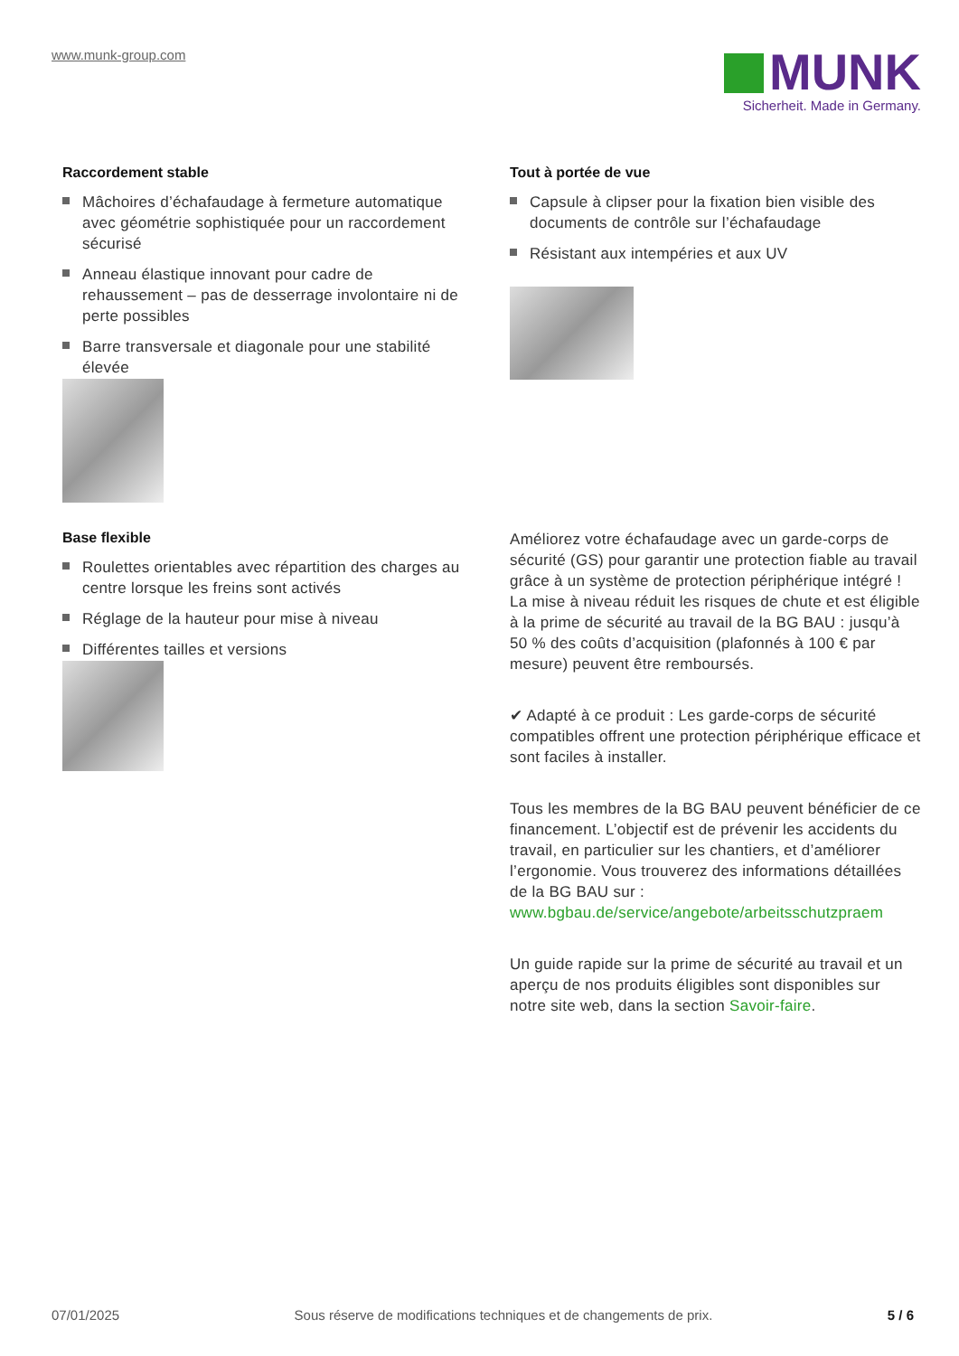www.munk-group.com
MUNK
Sicherheit. Made in Germany.
Raccordement stable
Mâchoires d’échafaudage à fermeture automatique avec géométrie sophistiquée pour un raccordement sécurisé
Anneau élastique innovant pour cadre de rehaussement – pas de desserrage involontaire ni de perte possibles
Barre transversale et diagonale pour une stabilité élevée
Base flexible
Roulettes orientables avec répartition des charges au centre lorsque les freins sont activés
Réglage de la hauteur pour mise à niveau
Différentes tailles et versions
Tout à portée de vue
Capsule à clipser pour la fixation bien visible des documents de contrôle sur l’échafaudage
Résistant aux intempéries et aux UV
Améliorez votre échafaudage avec un garde-corps de sécurité (GS) pour garantir une protection fiable au travail grâce à un système de protection périphérique intégré ! La mise à niveau réduit les risques de chute et est éligible à la prime de sécurité au travail de la BG BAU : jusqu’à 50 % des coûts d’acquisition (plafonnés à 100 € par mesure) peuvent être remboursés.
✔ Adapté à ce produit : Les garde-corps de sécurité compatibles offrent une protection périphérique efficace et sont faciles à installer.
Tous les membres de la BG BAU peuvent bénéficier de ce financement. L’objectif est de prévenir les accidents du travail, en particulier sur les chantiers, et d’améliorer l’ergonomie. Vous trouverez des informations détaillées de la BG BAU sur : www.bgbau.de/service/angebote/arbeitsschutzpraem
Un guide rapide sur la prime de sécurité au travail et un aperçu de nos produits éligibles sont disponibles sur notre site web, dans la section Savoir-faire.
07/01/2025 Sous réserve de modifications techniques et de changements de prix. 5 / 6